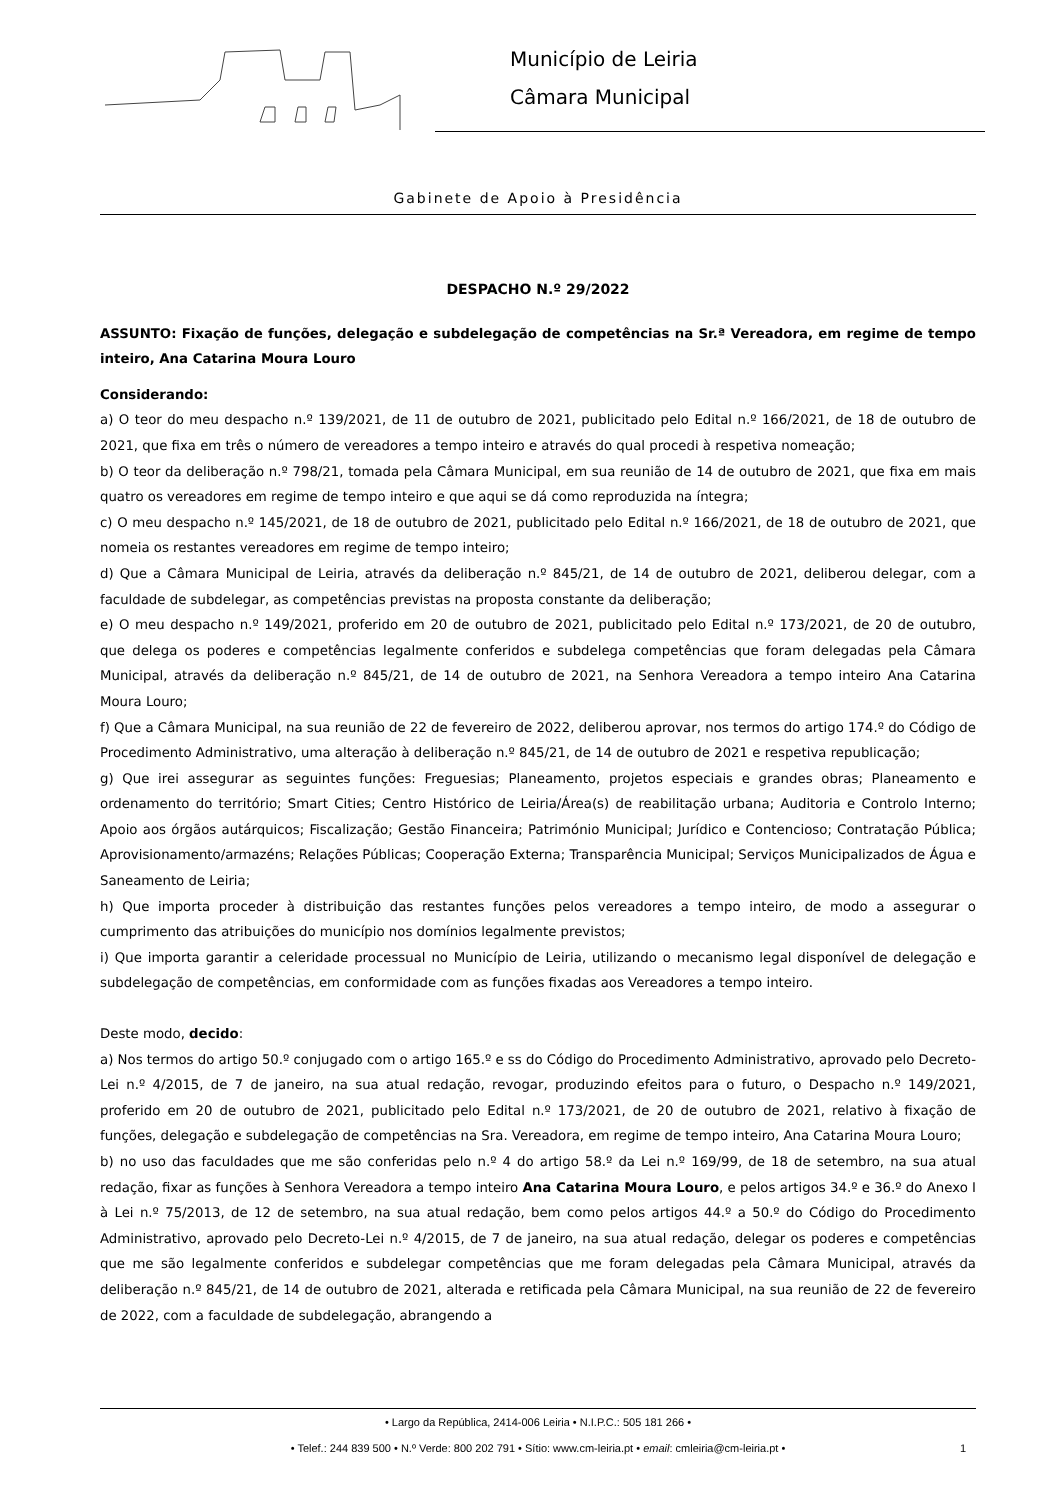Município de Leiria
Câmara Municipal
Gabinete de Apoio à Presidência
DESPACHO N.º 29/2022
ASSUNTO: Fixação de funções, delegação e subdelegação de competências na Sr.ª Vereadora, em regime de tempo inteiro, Ana Catarina Moura Louro
Considerando:
a) O teor do meu despacho n.º 139/2021, de 11 de outubro de 2021, publicitado pelo Edital n.º 166/2021, de 18 de outubro de 2021, que fixa em três o número de vereadores a tempo inteiro e através do qual procedi à respetiva nomeação;
b) O teor da deliberação n.º 798/21, tomada pela Câmara Municipal, em sua reunião de 14 de outubro de 2021, que fixa em mais quatro os vereadores em regime de tempo inteiro e que aqui se dá como reproduzida na íntegra;
c) O meu despacho n.º 145/2021, de 18 de outubro de 2021, publicitado pelo Edital n.º 166/2021, de 18 de outubro de 2021, que nomeia os restantes vereadores em regime de tempo inteiro;
d) Que a Câmara Municipal de Leiria, através da deliberação n.º 845/21, de 14 de outubro de 2021, deliberou delegar, com a faculdade de subdelegar, as competências previstas na proposta constante da deliberação;
e) O meu despacho n.º 149/2021, proferido em 20 de outubro de 2021, publicitado pelo Edital n.º 173/2021, de 20 de outubro, que delega os poderes e competências legalmente conferidos e subdelega competências que foram delegadas pela Câmara Municipal, através da deliberação n.º 845/21, de 14 de outubro de 2021, na Senhora Vereadora a tempo inteiro Ana Catarina Moura Louro;
f) Que a Câmara Municipal, na sua reunião de 22 de fevereiro de 2022, deliberou aprovar, nos termos do artigo 174.º do Código de Procedimento Administrativo, uma alteração à deliberação n.º 845/21, de 14 de outubro de 2021 e respetiva republicação;
g) Que irei assegurar as seguintes funções: Freguesias; Planeamento, projetos especiais e grandes obras; Planeamento e ordenamento do território; Smart Cities; Centro Histórico de Leiria/Área(s) de reabilitação urbana; Auditoria e Controlo Interno; Apoio aos órgãos autárquicos; Fiscalização; Gestão Financeira; Património Municipal; Jurídico e Contencioso; Contratação Pública; Aprovisionamento/armazéns; Relações Públicas; Cooperação Externa; Transparência Municipal; Serviços Municipalizados de Água e Saneamento de Leiria;
h) Que importa proceder à distribuição das restantes funções pelos vereadores a tempo inteiro, de modo a assegurar o cumprimento das atribuições do município nos domínios legalmente previstos;
i) Que importa garantir a celeridade processual no Município de Leiria, utilizando o mecanismo legal disponível de delegação e subdelegação de competências, em conformidade com as funções fixadas aos Vereadores a tempo inteiro.
Deste modo, decido:
a) Nos termos do artigo 50.º conjugado com o artigo 165.º e ss do Código do Procedimento Administrativo, aprovado pelo Decreto-Lei n.º 4/2015, de 7 de janeiro, na sua atual redação, revogar, produzindo efeitos para o futuro, o Despacho n.º 149/2021, proferido em 20 de outubro de 2021, publicitado pelo Edital n.º 173/2021, de 20 de outubro de 2021, relativo à fixação de funções, delegação e subdelegação de competências na Sra. Vereadora, em regime de tempo inteiro, Ana Catarina Moura Louro;
b) no uso das faculdades que me são conferidas pelo n.º 4 do artigo 58.º da Lei n.º 169/99, de 18 de setembro, na sua atual redação, fixar as funções à Senhora Vereadora a tempo inteiro Ana Catarina Moura Louro, e pelos artigos 34.º e 36.º do Anexo I à Lei n.º 75/2013, de 12 de setembro, na sua atual redação, bem como pelos artigos 44.º a 50.º do Código do Procedimento Administrativo, aprovado pelo Decreto-Lei n.º 4/2015, de 7 de janeiro, na sua atual redação, delegar os poderes e competências que me são legalmente conferidos e subdelegar competências que me foram delegadas pela Câmara Municipal, através da deliberação n.º 845/21, de 14 de outubro de 2021, alterada e retificada pela Câmara Municipal, na sua reunião de 22 de fevereiro de 2022, com a faculdade de subdelegação, abrangendo a
• Largo da República, 2414-006 Leiria • N.I.P.C.: 505 181 266 •
• Telef.: 244 839 500 • N.º Verde: 800 202 791 • Sítio: www.cm-leiria.pt • email: cmleiria@cm-leiria.pt •
1